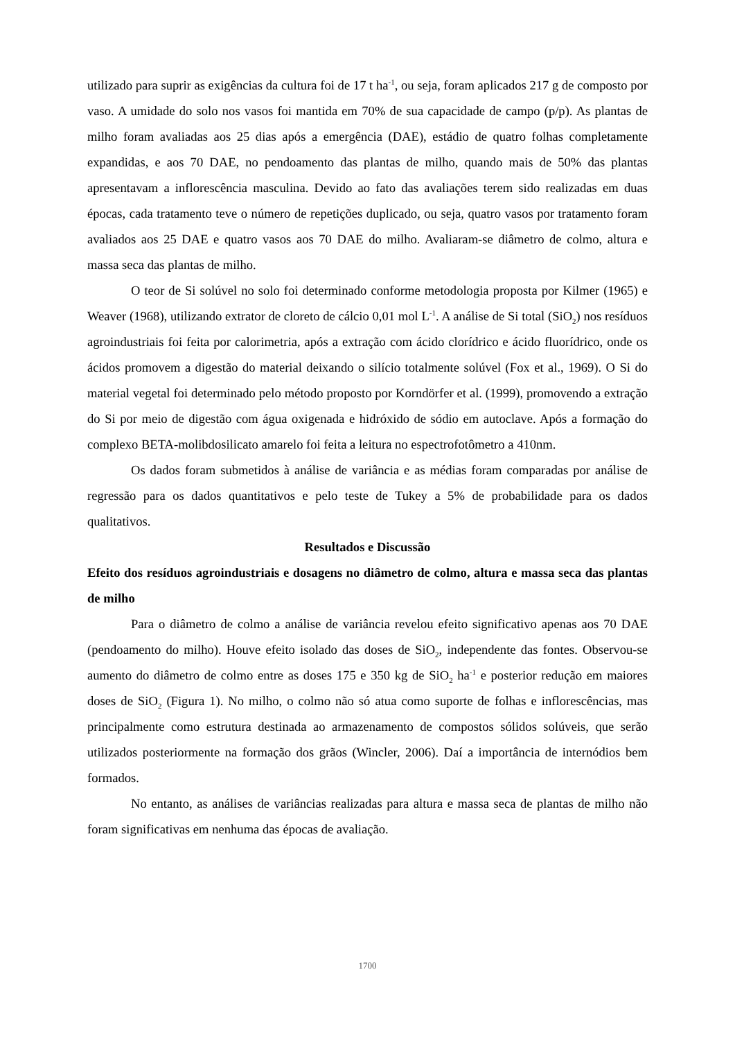utilizado para suprir as exigências da cultura foi de 17 t ha<sup>-1</sup>, ou seja, foram aplicados 217 g de composto por vaso. A umidade do solo nos vasos foi mantida em 70% de sua capacidade de campo (p/p). As plantas de milho foram avaliadas aos 25 dias após a emergência (DAE), estádio de quatro folhas completamente expandidas, e aos 70 DAE, no pendoamento das plantas de milho, quando mais de 50% das plantas apresentavam a inflorescência masculina. Devido ao fato das avaliações terem sido realizadas em duas épocas, cada tratamento teve o número de repetições duplicado, ou seja, quatro vasos por tratamento foram avaliados aos 25 DAE e quatro vasos aos 70 DAE do milho. Avaliaram-se diâmetro de colmo, altura e massa seca das plantas de milho.
O teor de Si solúvel no solo foi determinado conforme metodologia proposta por Kilmer (1965) e Weaver (1968), utilizando extrator de cloreto de cálcio 0,01 mol L<sup>-1</sup>. A análise de Si total (SiO<sub>2</sub>) nos resíduos agroindustriais foi feita por calorimetria, após a extração com ácido clorídrico e ácido fluorídrico, onde os ácidos promovem a digestão do material deixando o silício totalmente solúvel (Fox et al., 1969). O Si do material vegetal foi determinado pelo método proposto por Korndörfer et al. (1999), promovendo a extração do Si por meio de digestão com água oxigenada e hidróxido de sódio em autoclave. Após a formação do complexo BETA-molibdosilicato amarelo foi feita a leitura no espectrofotômetro a 410nm.
Os dados foram submetidos à análise de variância e as médias foram comparadas por análise de regressão para os dados quantitativos e pelo teste de Tukey a 5% de probabilidade para os dados qualitativos.
Resultados e Discussão
Efeito dos resíduos agroindustriais e dosagens no diâmetro de colmo, altura e massa seca das plantas de milho
Para o diâmetro de colmo a análise de variância revelou efeito significativo apenas aos 70 DAE (pendoamento do milho). Houve efeito isolado das doses de SiO<sub>2</sub>, independente das fontes. Observou-se aumento do diâmetro de colmo entre as doses 175 e 350 kg de SiO<sub>2</sub> ha<sup>-1</sup> e posterior redução em maiores doses de SiO<sub>2</sub> (Figura 1). No milho, o colmo não só atua como suporte de folhas e inflorescências, mas principalmente como estrutura destinada ao armazenamento de compostos sólidos solúveis, que serão utilizados posteriormente na formação dos grãos (Wincler, 2006). Daí a importância de internódios bem formados.
No entanto, as análises de variâncias realizadas para altura e massa seca de plantas de milho não foram significativas em nenhuma das épocas de avaliação.
1700